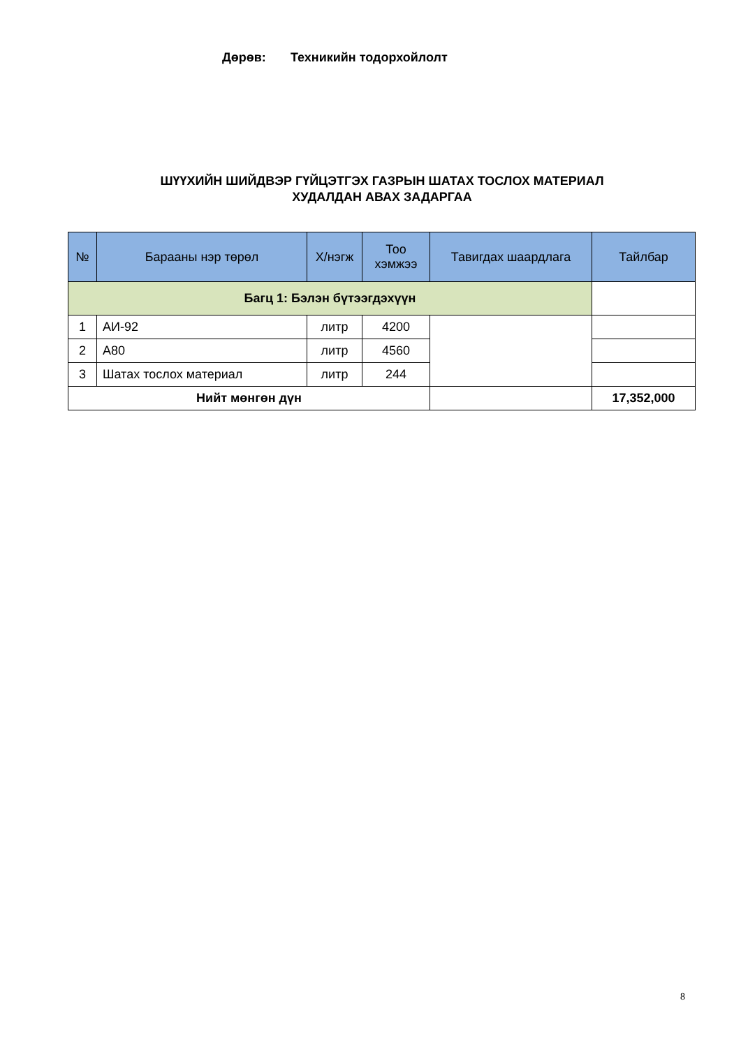Дөрөв: Техникийн тодорхойлолт
ШҮҮХИЙН ШИЙДВЭР ГҮЙЦЭТГЭХ ГАЗРЫН ШАТАХ ТОСЛОХ МАТЕРИАЛ
ХУДАЛДАН АВАХ ЗАДАРГАА
| № | Барааны нэр төрөл | Х/нэгж | Тоо хэмжээ | Тавигдах шаардлага | Тайлбар |
| --- | --- | --- | --- | --- | --- |
| Багц 1: Бэлэн бүтээгдэхүүн | | | | | |
| 1 | АИ-92 | литр | 4200 | | |
| 2 | А80 | литр | 4560 | | |
| 3 | Шатах тослох материал | литр | 244 | | |
| Нийт мөнгөн дүн | | | | | 17,352,000 |
8